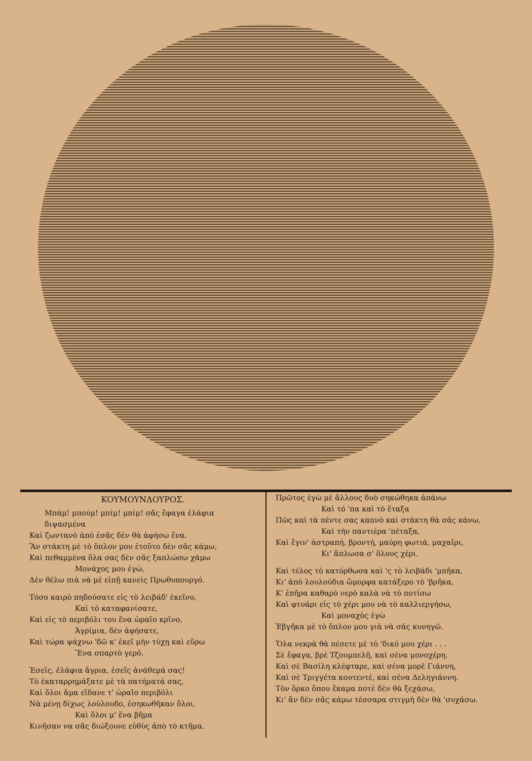ΚΟΥΜΟΥΝΔΟΥΡΟΣ.
Μπάμ! μπούμ! μπίμ! μπίμ! σᾶς ἔφαγα ἐλάφια διψασμένα
Καὶ ζωντανὸ ἀπὸ ἐσᾶς δὲν θὰ ἀφήσω ἕνα.
Ἂν στάκτη μὲ τὸ ὅπλον μου ἐτοῦτο δὲν σᾶς κάμω,
Καὶ πεθαμμένα ὅλα σας δὲν σᾶς ξαπλώσω χάμω
Μονάχος μου ἐγώ,
Δὲν θέλω πιὰ νὰ μὲ εἰπῇ κανεὶς Πρωθυπουργό.
Τόσο καιρὸ πηδούσατε εἰς τὸ λειβάδ' ἐκεῖνο,
Καὶ τὸ καταφανίσατε,
Καὶ εἰς τὸ περιβόλι του ἕνα ὡραῖο κρῖνο,
Ἀγρίμια, δὲν ἀφήσατε,
Καὶ τώρα ψάχνω 'δῶ κ' ἐκεῖ μὴν τύχῃ καὶ εὕρω
Ἕνα σπαρτὸ γερό.
Ἐσεῖς, ἐλάφια ἄγρια, ἐσεῖς ἀνάθεμά σας!
Τὸ ἐκαταρρημάξατε μὲ τὰ πατήματά σας,
Καὶ ὅλοι ἅμα εἴδανε τ' ὡραῖο περιβόλι
Νὰ μένῃ δίχως λούλουδο, ἐσηκωθῆκαν ὅλοι,
Καὶ ὅλοι μ' ἕνα βῆμα
Κινῆσαν να σᾶς διώξουνε εὐθὺς ἀπὸ τὸ κτῆμα.
Πρῶτος ἐγὼ μὲ ἄλλους δυὸ σηκώθηκα ἀπάνω
Καὶ τό 'πα καὶ τὸ ἔταξα
Πῶς καὶ τὰ πέντε σας καπνὸ καὶ στάκτη θὰ σᾶς κάνω,
Καὶ τὴν παντιέρα 'πέταξα,
Καὶ ἔγιν' ἀστραπή, βροντή, μαύρη φωτιά, μαχαῖρι,
Κι' ἅπλωσα σ' ὅλους χέρι.
Καὶ τέλος τὸ κατόρθωσα καὶ 'ς τὸ λειβάδι 'μπῆκα,
Κι' ἀπὸ λουλούδια ὤμορφα κατάξερο τὸ 'βρῆκα,
Κ' ἐπῆρα καθαρὸ νερὸ καλὰ νὰ τὸ ποτίσω
Καὶ φτυάρι εἰς τὸ χέρι μου νὰ τὸ καλλιεργήσω,
Καὶ μοναχὸς ἐγὼ
Ἐβγῆκα μὲ τὸ ὅπλον μου γιὰ νὰ σᾶς κυνηγῶ.
Ὅλα νεκρὰ θὰ πέσετε μὲ τὸ 'δικό μου χέρι . . .
Σὲ ἔφαγα, βρὲ Τζουμπελῆ, καὶ σένα μονοχέρη,
Καὶ σὲ Βασίλη κλέφταρε, καὶ σένα μορὲ Γιάννη,
Καὶ σὲ Τριγγέτα κουτεντέ, καὶ σένα Δεληγιάννη.
Τὸν ὅρκο ὅπου ἔκαμα ποτὲ δὲν θὰ ξεχάσω,
Κι' ἂν δὲν σᾶς κάμω τέσσαρα στιγμὴ δὲν θὰ 'συχάσω.